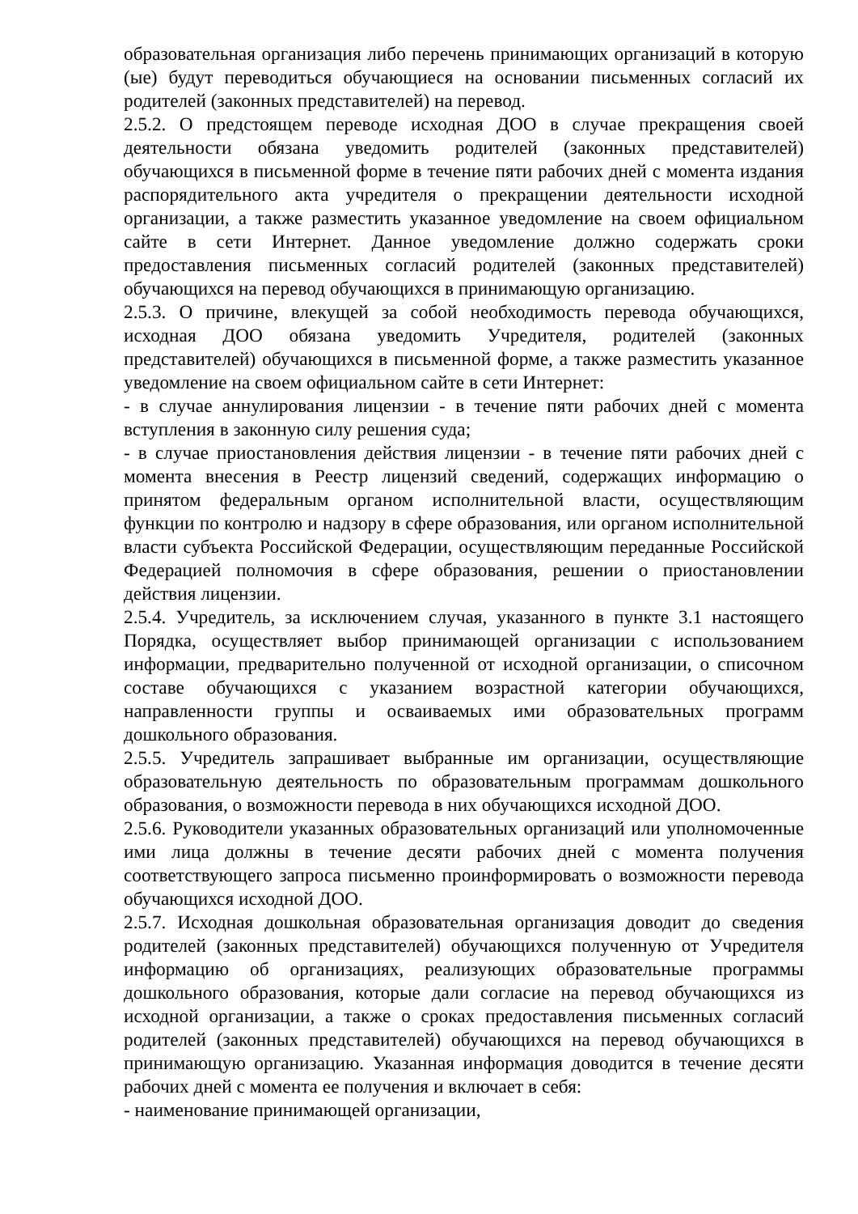образовательная организация либо перечень принимающих организаций в которую (ые) будут переводиться обучающиеся на основании письменных согласий их родителей (законных представителей) на перевод.
2.5.2. О предстоящем переводе исходная ДОО в случае прекращения своей деятельности обязана уведомить родителей (законных представителей) обучающихся в письменной форме в течение пяти рабочих дней с момента издания распорядительного акта учредителя о прекращении деятельности исходной организации, а также разместить указанное уведомление на своем официальном сайте в сети Интернет. Данное уведомление должно содержать сроки предоставления письменных согласий родителей (законных представителей) обучающихся на перевод обучающихся в принимающую организацию.
2.5.3. О причине, влекущей за собой необходимость перевода обучающихся, исходная ДОО обязана уведомить Учредителя, родителей (законных представителей) обучающихся в письменной форме, а также разместить указанное уведомление на своем официальном сайте в сети Интернет:
- в случае аннулирования лицензии - в течение пяти рабочих дней с момента вступления в законную силу решения суда;
- в случае приостановления действия лицензии - в течение пяти рабочих дней с момента внесения в Реестр лицензий сведений, содержащих информацию о принятом федеральным органом исполнительной власти, осуществляющим функции по контролю и надзору в сфере образования, или органом исполнительной власти субъекта Российской Федерации, осуществляющим переданные Российской Федерацией полномочия в сфере образования, решении о приостановлении действия лицензии.
2.5.4. Учредитель, за исключением случая, указанного в пункте 3.1 настоящего Порядка, осуществляет выбор принимающей организации с использованием информации, предварительно полученной от исходной организации, о списочном составе обучающихся с указанием возрастной категории обучающихся, направленности группы и осваиваемых ими образовательных программ дошкольного образования.
2.5.5. Учредитель запрашивает выбранные им организации, осуществляющие образовательную деятельность по образовательным программам дошкольного образования, о возможности перевода в них обучающихся исходной ДОО.
2.5.6. Руководители указанных образовательных организаций или уполномоченные ими лица должны в течение десяти рабочих дней с момента получения соответствующего запроса письменно проинформировать о возможности перевода обучающихся исходной ДОО.
2.5.7. Исходная дошкольная образовательная организация доводит до сведения родителей (законных представителей) обучающихся полученную от Учредителя информацию об организациях, реализующих образовательные программы дошкольного образования, которые дали согласие на перевод обучающихся из исходной организации, а также о сроках предоставления письменных согласий родителей (законных представителей) обучающихся на перевод обучающихся в принимающую организацию. Указанная информация доводится в течение десяти рабочих дней с момента ее получения и включает в себя:
- наименование принимающей организации,